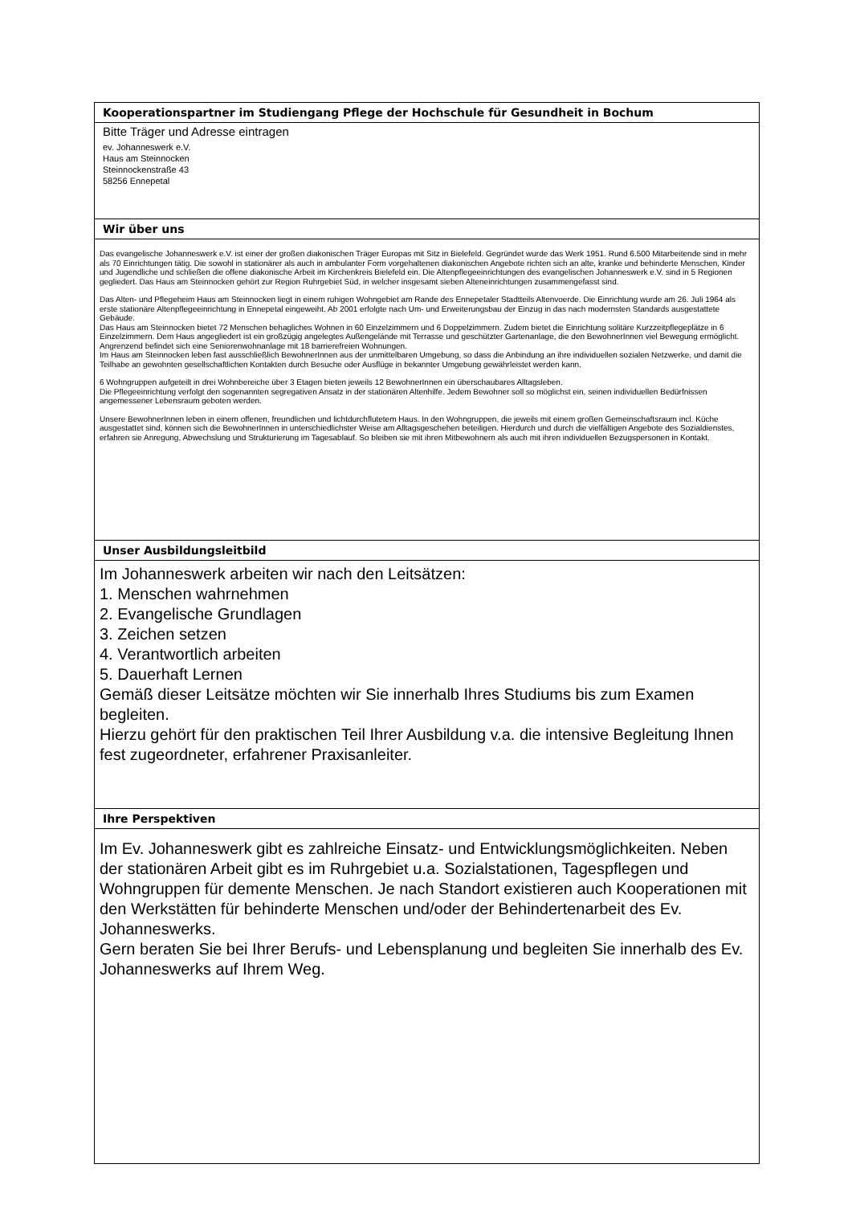| Kooperationspartner im Studiengang Pflege der Hochschule für Gesundheit in Bochum |
| Bitte Träger und Adresse eintragen ev. Johanneswerk e.V. Haus am Steinnocken Steinnockenstraße 43 58256 Ennepetal |
| Wir über uns |
| Das evangelische Johanneswerk e.V. ist einer der großen diakonischen Träger Europas mit Sitz in Bielefeld. Gegründet wurde das Werk 1951. Rund 6.500 Mitarbeitende sind in mehr als 70 Einrichtungen tätig. Die sowohl in stationärer als auch in ambulanter Form vorgehaltenen diakonischen Angebote richten sich an alte, kranke und behinderte Menschen, Kinder und Jugendliche und schließen die offene diakonische Arbeit im Kirchenkreis Bielefeld ein. Die Altenpflegeeinrichtungen des evangelischen Johanneswerk e.V. sind in 5 Regionen gegliedert. Das Haus am Steinnocken gehört zur Region Ruhrgebiet Süd, in welcher insgesamt sieben Alteneinrichtungen zusammengefasst sind. Das Alten- und Pflegeheim Haus am Steinnocken liegt in einem ruhigen Wohngebiet am Rande des Ennepetaler Stadtteils Altenvoerde. Die Einrichtung wurde am 26. Juli 1964 als erste stationäre Altenpflegeeinrichtung in Ennepetal eingeweiht. Ab 2001 erfolgte nach Um- und Erweiterungsbau der Einzug in das nach modernsten Standards ausgestattete Gebäude. Das Haus am Steinnocken bietet 72 Menschen behagliches Wohnen in 60 Einzelzimmern und 6 Doppelzimmern. Zudem bietet die Einrichtung solitäre Kurzzeitpflegeplätze in 6 Einzelzimmern. Dem Haus angegliedert ist ein großzügig angelegtes Außengelände mit Terrasse und geschützter Gartenanlage, die den BewohnerInnen viel Bewegung ermöglicht. Angrenzend befindet sich eine Seniorenwohnanlage mit 18 barrierefreien Wohnungen. Im Haus am Steinnocken leben fast ausschließlich BewohnerInnen aus der unmittelbaren Umgebung, so dass die Anbindung an ihre individuellen sozialen Netzwerke, und damit die Teilhabe an gewohnten gesellschaftlichen Kontakten durch Besuche oder Ausflüge in bekannter Umgebung gewährleistet werden kann. 6 Wohngruppen aufgeteilt in drei Wohnbereiche über 3 Etagen bieten jeweils 12 BewohnerInnen ein überschaubares Alltagsleben. Die Pflegeeinrichtung verfolgt den sogenannten segregativen Ansatz in der stationären Altenhilfe. Jedem Bewohner soll so möglichst ein, seinen individuellen Bedürfnissen angemessener Lebensraum geboten werden. Unsere BewohnerInnen leben in einem offenen, freundlichen und lichtdurchflutetem Haus. In den Wohngruppen, die jeweils mit einem großen Gemeinschaftsraum incl. Küche ausgestattet sind, können sich die BewohnerInnen in unterschiedlichster Weise am Alltagsgeschehen beteiligen. Hierdurch und durch die vielfältigen Angebote des Sozialdienstes, erfahren sie Anregung, Abwechslung und Strukturierung im Tagesablauf. So bleiben sie mit ihren Mitbewohnern als auch mit ihren individuellen Bezugspersonen in Kontakt. |
| Unser Ausbildungsleitbild |
| Im Johanneswerk arbeiten wir nach den Leitsätzen: 1. Menschen wahrnehmen 2. Evangelische Grundlagen 3. Zeichen setzen 4. Verantwortlich arbeiten 5. Dauerhaft Lernen Gemäß dieser Leitsätze möchten wir Sie innerhalb Ihres Studiums bis zum Examen begleiten. Hierzu gehört für den praktischen Teil Ihrer Ausbildung v.a. die intensive Begleitung Ihnen fest zugeordneter, erfahrener Praxisanleiter. |
| Ihre Perspektiven |
| Im Ev. Johanneswerk gibt es zahlreiche Einsatz- und Entwicklungsmöglichkeiten. Neben der stationären Arbeit gibt es im Ruhrgebiet u.a. Sozialstationen, Tagespflegen und Wohngruppen für demente Menschen. Je nach Standort existieren auch Kooperationen mit den Werkstätten für behinderte Menschen und/oder der Behindertenarbeit des Ev. Johanneswerks. Gern beraten Sie bei Ihrer Berufs- und Lebensplanung und begleiten Sie innerhalb des Ev. Johanneswerks auf Ihrem Weg. |